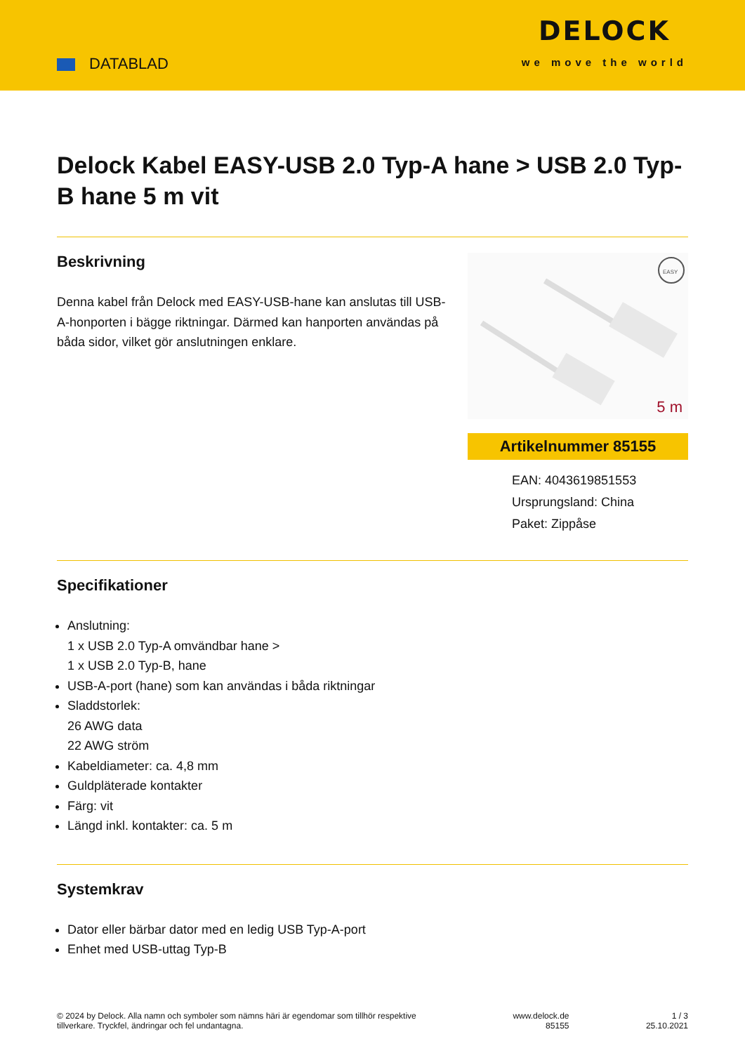DATABLAD
DELOCK
we move the world
Delock Kabel EASY-USB 2.0 Typ-A hane > USB 2.0 Typ-B hane 5 m vit
Beskrivning
Denna kabel från Delock med EASY-USB-hane kan anslutas till USB-A-honporten i bägge riktningar. Därmed kan hanporten användas på båda sidor, vilket gör anslutningen enklare.
EASY
5 m
Artikelnummer 85155
EAN: 4043619851553
Ursprungsland: China
Paket: Zippåse
Specifikationer
Anslutning:
1 x USB 2.0 Typ-A omvändbar hane >
1 x USB 2.0 Typ-B, hane
USB-A-port (hane) som kan användas i båda riktningar
Sladdstorlek:
26 AWG data
22 AWG ström
Kabeldiameter: ca. 4,8 mm
Guldpläterade kontakter
Färg: vit
Längd inkl. kontakter: ca. 5 m
Systemkrav
Dator eller bärbar dator med en ledig USB Typ-A-port
Enhet med USB-uttag Typ-B
© 2024 by Delock. Alla namn och symboler som nämns häri är egendomar som tillhör respektive tillverkare. Tryckfel, ändringar och fel undantagna.
www.delock.de
85155
1 / 3
25.10.2021